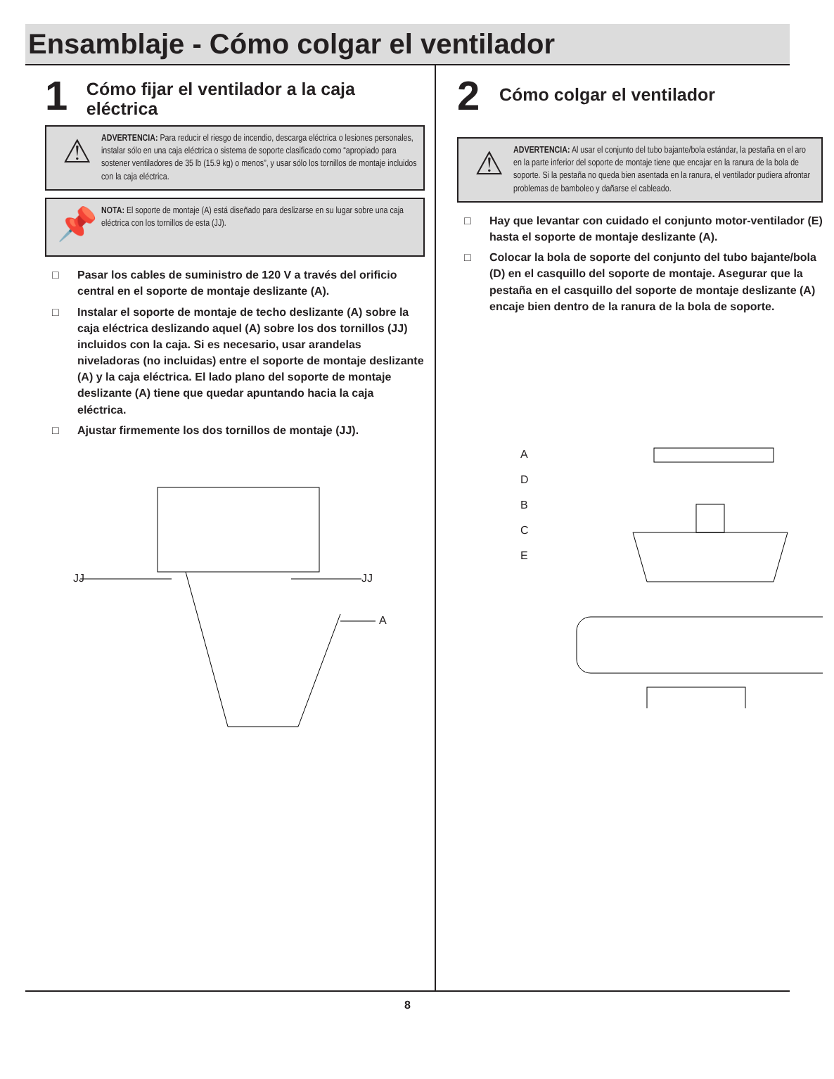Ensamblaje - Cómo colgar el ventilador
1
Cómo fijar el ventilador a la caja eléctrica
⚠
ADVERTENCIA: Para reducir el riesgo de incendio, descarga eléctrica o lesiones personales, instalar sólo en una caja eléctrica o sistema de soporte clasificado como “apropiado para sostener ventiladores de 35 lb (15.9 kg) o menos”, y usar sólo los tornillos de montaje incluidos con la caja eléctrica.
📌
NOTA: El soporte de montaje (A) está diseñado para deslizarse en su lugar sobre una caja eléctrica con los tornillos de esta (JJ).
□ Pasar los cables de suministro de 120 V a través del orificio central en el soporte de montaje deslizante (A).
□ Instalar el soporte de montaje de techo deslizante (A) sobre la caja eléctrica deslizando aquel (A) sobre los dos tornillos (JJ) incluidos con la caja. Si es necesario, usar arandelas niveladoras (no incluidas) entre el soporte de montaje deslizante (A) y la caja eléctrica. El lado plano del soporte de montaje deslizante (A) tiene que quedar apuntando hacia la caja eléctrica.
□ Ajustar firmemente los dos tornillos de montaje (JJ).
JJ JJ
A
2
Cómo colgar el ventilador
⚠
ADVERTENCIA: Al usar el conjunto del tubo bajante/bola estándar, la pestaña en el aro en la parte inferior del soporte de montaje tiene que encajar en la ranura de la bola de soporte. Si la pestaña no queda bien asentada en la ranura, el ventilador pudiera afrontar problemas de bamboleo y dañarse el cableado.
□ Hay que levantar con cuidado el conjunto motor-ventilador (E) hasta el soporte de montaje deslizante (A).
□ Colocar la bola de soporte del conjunto del tubo bajante/bola (D) en el casquillo del soporte de montaje. Asegurar que la pestaña en el casquillo del soporte de montaje deslizante (A) encaje bien dentro de la ranura de la bola de soporte.
A
D
B
C
E
8